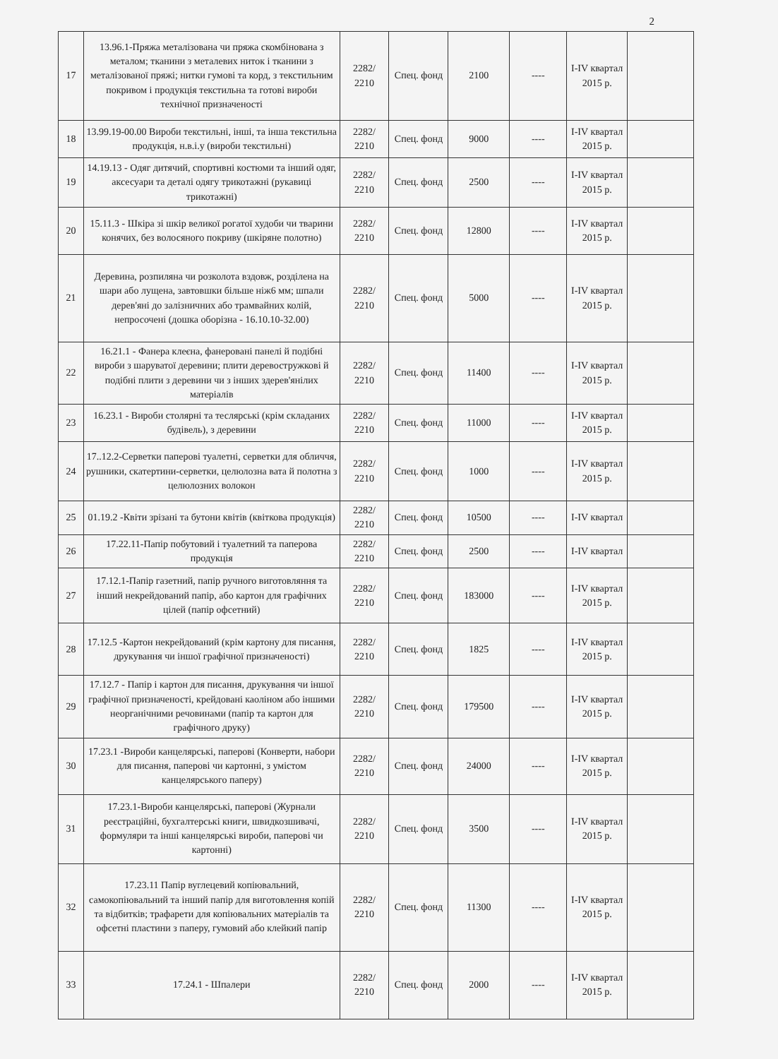2
| 17 | 13.96.1-Пряжа металізована чи пряжа скомбінована з металом; тканини з металевих ниток і тканини з металізованої пряжі; нитки гумові та корд, з текстильним покривом і продукція текстильна та готові вироби технічної призначеності | 2282/ 2210 | Спец. фонд | 2100 | ---- | I-IV квартал 2015 р. | |
| 18 | 13.99.19-00.00 Вироби текстильні, інші, та інша текстильна продукція, н.в.і.у (вироби текстильні) | 2282/ 2210 | Спец. фонд | 9000 | ---- | I-IV квартал 2015 р. | |
| 19 | 14.19.13 - Одяг дитячий, спортивні костюми та інший одяг, аксесуари та деталі одягу трикотажні (рукавиці трикотажні) | 2282/ 2210 | Спец. фонд | 2500 | ---- | I-IV квартал 2015 р. | |
| 20 | 15.11.3 - Шкіра зі шкір великої рогатої худоби чи тварини конячих, без волосяного покриву (шкіряне полотно) | 2282/ 2210 | Спец. фонд | 12800 | ---- | I-IV квартал 2015 р. | |
| 21 | Деревина, розпиляна чи розколота вздовж, розділена на шари або лущена, завтовшки більше ніж6 мм; шпали дерев'яні до залізничних або трамвайних колій, непросочені (дошка оборізна - 16.10.10-32.00) | 2282/ 2210 | Спец. фонд | 5000 | ---- | I-IV квартал 2015 р. | |
| 22 | 16.21.1 - Фанера клеєна, фанеровані панелі й подібні вироби з шаруватої деревини; плити деревостружкові й подібні плити з деревини чи з інших здерев'янілих матеріалів | 2282/ 2210 | Спец. фонд | 11400 | ---- | I-IV квартал 2015 р. | |
| 23 | 16.23.1 - Вироби столярні та теслярські (крім складаних будівель), з деревини | 2282/ 2210 | Спец. фонд | 11000 | ---- | I-IV квартал 2015 р. | |
| 24 | 17..12.2-Серветки паперові туалетні, серветки для обличчя, рушники, скатертини-серветки, целюлозна вата й полотна з целюлозних волокон | 2282/ 2210 | Спец. фонд | 1000 | ---- | I-IV квартал 2015 р. | |
| 25 | 01.19.2 -Квіти зрізані та бутони квітів (квіткова продукція) | 2282/ 2210 | Спец. фонд | 10500 | ---- | I-IV квартал | |
| 26 | 17.22.11-Папір побутовий і туалетний та паперова продукція | 2282/ 2210 | Спец. фонд | 2500 | ---- | I-IV квартал | |
| 27 | 17.12.1-Папір газетний, папір ручного виготовляння та інший некрейдований папір, або картон для графічних цілей (папір офсетний) | 2282/ 2210 | Спец. фонд | 183000 | ---- | I-IV квартал 2015 р. | |
| 28 | 17.12.5 -Картон некрейдований (крім картону для писання, друкування чи іншої графічної призначеності) | 2282/ 2210 | Спец. фонд | 1825 | ---- | I-IV квартал 2015 р. | |
| 29 | 17.12.7 - Папір і картон для писання, друкування чи іншої графічної призначеності, крейдовані каоліном або іншими неорганічними речовинами (папір та картон для графічного друку) | 2282/ 2210 | Спец. фонд | 179500 | ---- | I-IV квартал 2015 р. | |
| 30 | 17.23.1 -Вироби канцелярські, паперові (Конверти, набори для писання, паперові чи картонні, з умістом канцелярського паперу) | 2282/ 2210 | Спец. фонд | 24000 | ---- | I-IV квартал 2015 р. | |
| 31 | 17.23.1-Вироби канцелярські, паперові (Журнали реєстраційні, бухгалтерські книги, швидкозшивачі, формуляри та інші канцелярські вироби, паперові чи картонні) | 2282/ 2210 | Спец. фонд | 3500 | ---- | I-IV квартал 2015 р. | |
| 32 | 17.23.11 Папір вуглецевий копіювальний, самокопіювальний та інший папір для виготовлення копій та відбитків; трафарети для копіювальних матеріалів та офсетні пластини з паперу, гумовий або клейкий папір | 2282/ 2210 | Спец. фонд | 11300 | ---- | I-IV квартал 2015 р. | |
| 33 | 17.24.1 - Шпалери | 2282/ 2210 | Спец. фонд | 2000 | ---- | I-IV квартал 2015 р. | |